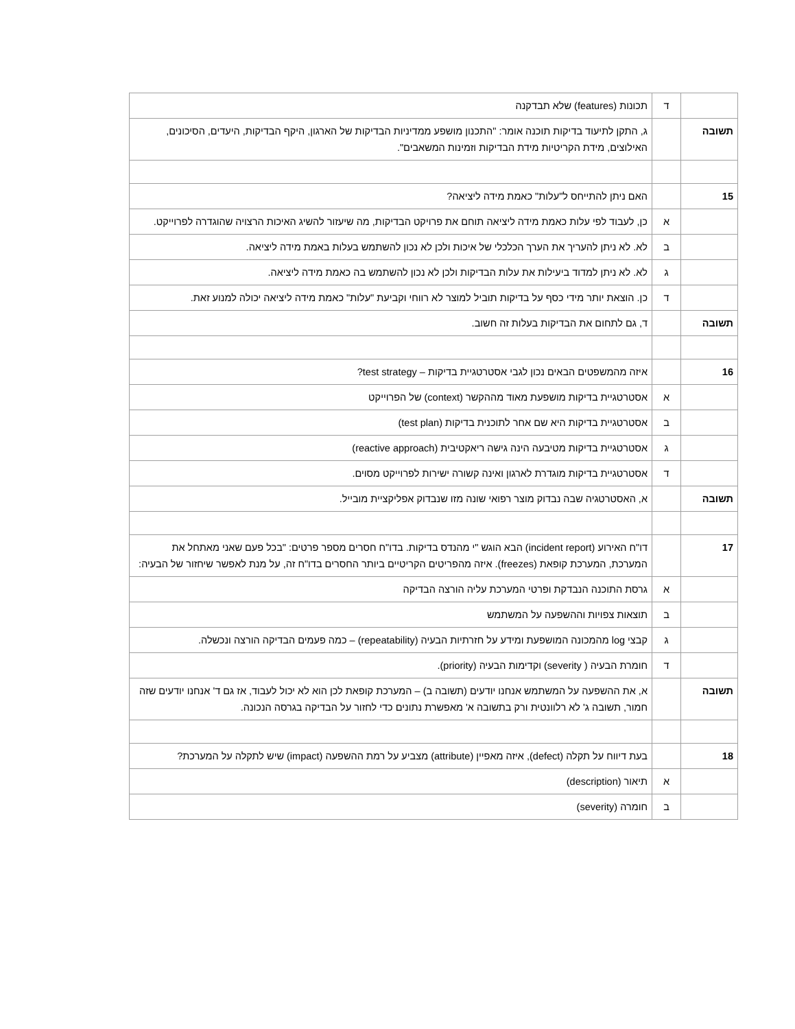| | ד | תכונות (features) שלא תבדקנה |
| תשובה | | ג, התקן לתיעוד בדיקות תוכנה אומר: "התכנון מושפע ממדיניות הבדיקות של הארגון, היקף הבדיקות, היעדים, הסיכונים, האילוצים, מידת הקריטיות מידת הבדיקות וזמינות המשאבים". |
| 15 | | האם ניתן להתייחס ל"עלות" כאמת מידה ליציאה? |
| | א | כן, לעבוד לפי עלות כאמת מידה ליציאה תוחם את פרויקט הבדיקות, מה שיעזור להשיג האיכות הרצויה שהוגדרה לפרוייקט. |
| | ב | לא. לא ניתן להעריך את הערך הכלכלי של איכות ולכן לא נכון להשתמש בעלות באמת מידה ליציאה. |
| | ג | לא. לא ניתן למדוד ביעילות את עלות הבדיקות ולכן לא נכון להשתמש בה כאמת מידה ליציאה. |
| | ד | כן. הוצאת יותר מידי כסף על בדיקות תוביל למוצר לא רווחי וקביעת "עלות" כאמת מידה ליציאה יכולה למנוע זאת. |
| תשובה | | ד, גם לתחום את הבדיקות בעלות זה חשוב. |
| 16 | | איזה מהמשפטים הבאים נכון לגבי אסטרטגיית בדיקות – test strategy? |
| | א | אסטרטגיית בדיקות מושפעת מאוד מההקשר (context) של הפרוייקט |
| | ב | אסטרטגיית בדיקות היא שם אחר לתוכנית בדיקות (test plan) |
| | ג | אסטרטגיית בדיקות מטיבעה הינה גישה ריאקטיבית (reactive approach) |
| | ד | אסטרטגיית בדיקות מוגדרת לארגון ואינה קשורה ישירות לפרוייקט מסוים. |
| תשובה | | א, האסטרטגיה שבה נבדוק מוצר רפואי שונה מזו שנבדוק אפליקציית מובייל. |
| 17 | | דו"ח האירוע (incident report) הבא הוגש "י מהנדס בדיקות. בדו"ח חסרים מספר פרטים: "בכל פעם שאני מאתחל את המערכת, המערכת קופאת (freezes). איזה מהפריטים הקריטיים ביותר החסרים בדו"ח זה, על מנת לאפשר שיחזור של הבעיה: |
| | א | גרסת התוכנה הנבדקת ופרטי המערכת עליה הורצה הבדיקה |
| | ב | תוצאות צפויות וההשפעה על המשתמש |
| | ג | קבצי log מהמכונה המושפעת ומידע על חזרתיות הבעיה (repeatability) – כמה פעמים הבדיקה הורצה ונכשלה. |
| | ד | חומרת הבעיה ( severity) וקדימות הבעיה (priority). |
| תשובה | | א, את ההשפעה על המשתמש אנחנו יודעים (תשובה ב) – המערכת קופאת לכן הוא לא יכול לעבוד, אז גם ד' אנחנו יודעים שזה חמור, תשובה ג' לא רלוונטית ורק בתשובה א' מאפשרת נתונים כדי לחזור על הבדיקה בגרסה הנכונה. |
| 18 | | בעת דיווח על תקלה (defect), איזה מאפיין (attribute) מצביע על רמת ההשפעה (impact) שיש לתקלה על המערכת? |
| | א | תיאור (description) |
| | ב | חומרה (severity) |